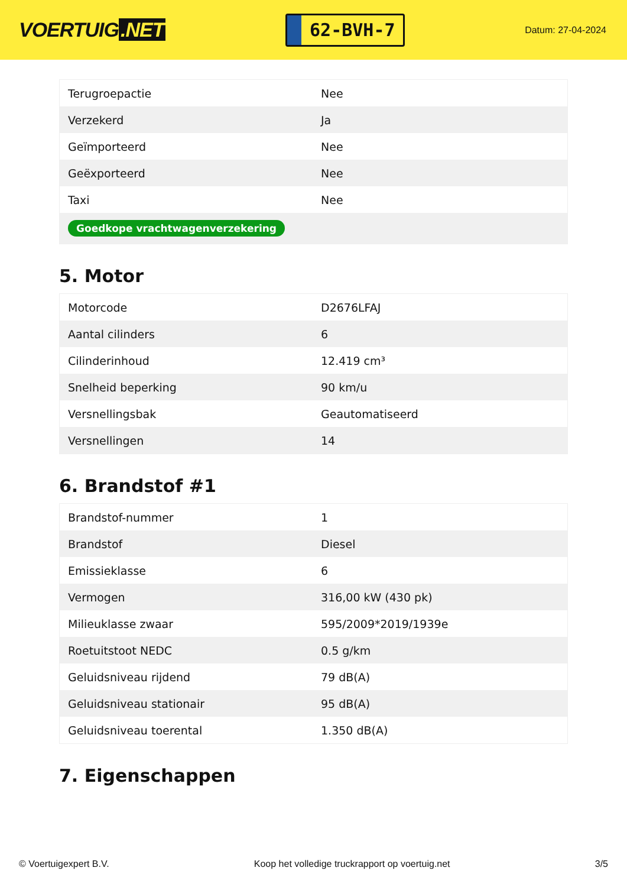VOERTUIG.NET
62-BVH-7
Datum: 27-04-2024
| Terugroepactie | Nee |
| Verzekerd | Ja |
| Geïmporteerd | Nee |
| Geëxporteerd | Nee |
| Taxi | Nee |
| Goedkope vrachtwagenverzekering | |
5. Motor
| Motorcode | D2676LFAJ |
| Aantal cilinders | 6 |
| Cilinderinhoud | 12.419 cm³ |
| Snelheid beperking | 90 km/u |
| Versnellingsbak | Geautomatiseerd |
| Versnellingen | 14 |
6. Brandstof #1
| Brandstof-nummer | 1 |
| Brandstof | Diesel |
| Emissieklasse | 6 |
| Vermogen | 316,00 kW (430 pk) |
| Milieuklasse zwaar | 595/2009*2019/1939e |
| Roetuitstoot NEDC | 0.5 g/km |
| Geluidsniveau rijdend | 79 dB(A) |
| Geluidsniveau stationair | 95 dB(A) |
| Geluidsniveau toerental | 1.350 dB(A) |
7. Eigenschappen
© Voertuigexpert B.V. Koop het volledige truckrapport op voertuig.net 3/5